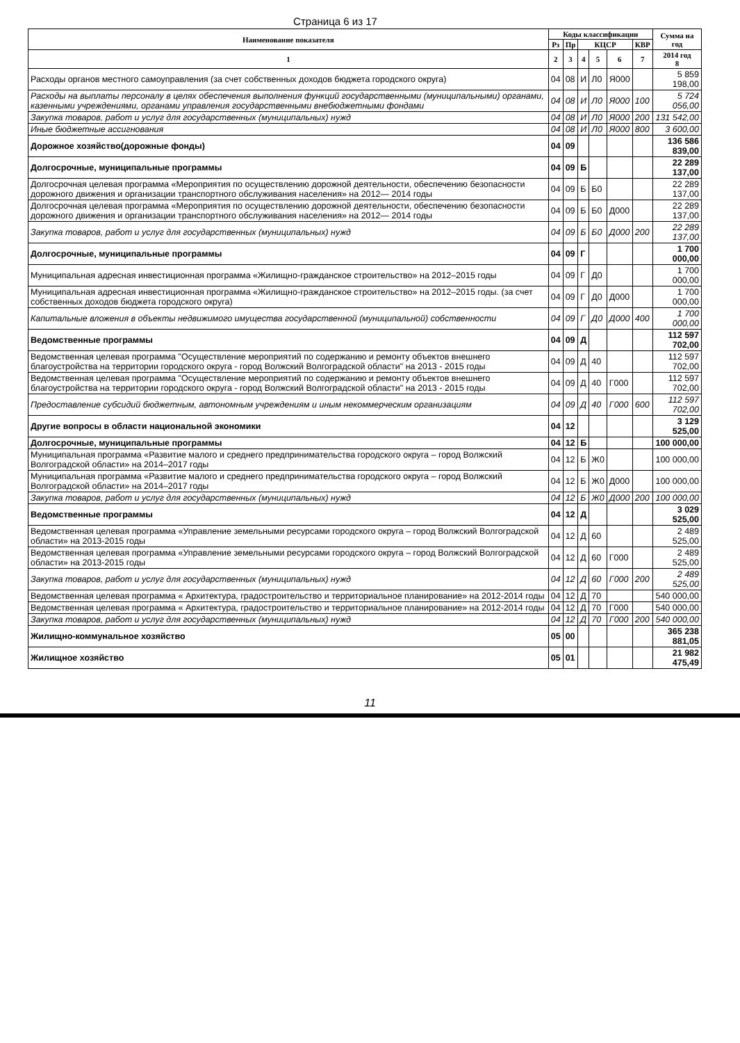Страница 6 из 17
| Наименование показателя | Коды классификации | | | | | | Сумма на год |
| --- | --- | --- | --- | --- | --- | --- | --- |
| | Рз | Пр | КЦСР | | | КВР | |
| 1 | 2 | 3 | 4 | 5 | 6 | 7 | 2014 год 8 |
| Расходы органов местного самоуправления (за счет собственных доходов бюджета городского округа) | 04 | 08 | И | Л0 | Я000 | | 5 859 198,00 |
| Расходы на выплаты персоналу в целях обеспечения выполнения функций государственными (муниципальными) органами, казенными учреждениями, органами управления государственными внебюджетными фондами | 04 | 08 | И | Л0 | Я000 | 100 | 5 724 056,00 |
| Закупка товаров, работ и услуг для государственных (муниципальных) нужд | 04 | 08 | И | Л0 | Я000 | 200 | 131 542,00 |
| Иные бюджетные ассигнования | 04 | 08 | И | Л0 | Я000 | 800 | 3 600,00 |
| Дорожное хозяйство(дорожные фонды) | 04 | 09 | | | | | 136 586 839,00 |
| Долгосрочные, муниципальные программы | 04 | 09 | Б | | | | 22 289 137,00 |
| Долгосрочная целевая программа «Мероприятия по осуществлению дорожной деятельности, обеспечению безопасности дорожного движения и организации транспортного обслуживания населения» на 2012— 2014 годы | 04 | 09 | Б | Б0 | | | 22 289 137,00 |
| Долгосрочная целевая программа «Мероприятия по осуществлению дорожной деятельности, обеспечению безопасности дорожного движения и организации транспортного обслуживания населения» на 2012— 2014 годы | 04 | 09 | Б | Б0 | Д000 | | 22 289 137,00 |
| Закупка товаров, работ и услуг для государственных (муниципальных) нужд | 04 | 09 | Б | Б0 | Д000 | 200 | 22 289 137,00 |
| Долгосрочные, муниципальные программы | 04 | 09 | Г | | | | 1 700 000,00 |
| Муниципальная адресная инвестиционная программа «Жилищно-гражданское строительство» на 2012–2015 годы | 04 | 09 | Г | Д0 | | | 1 700 000,00 |
| Муниципальная адресная инвестиционная программа «Жилищно-гражданское строительство» на 2012–2015 годы. (за счет собственных доходов бюджета городского округа) | 04 | 09 | Г | Д0 | Д000 | | 1 700 000,00 |
| Капитальные вложения в объекты недвижимого имущества государственной (муниципальной) собственности | 04 | 09 | Г | Д0 | Д000 | 400 | 1 700 000,00 |
| Ведомственные программы | 04 | 09 | Д | | | | 112 597 702,00 |
| Ведомственная целевая программа "Осуществление мероприятий по содержанию и ремонту объектов внешнего благоустройства на территории городского округа - город Волжский Волгоградской области" на 2013 - 2015 годы | 04 | 09 | Д | 40 | | | 112 597 702,00 |
| Ведомственная целевая программа "Осуществление мероприятий по содержанию и ремонту объектов внешнего благоустройства на территории городского округа - город Волжский Волгоградской области" на 2013 - 2015 годы | 04 | 09 | Д | 40 | Г000 | | 112 597 702,00 |
| Предоставление субсидий бюджетным, автономным учреждениям и иным некоммерческим организациям | 04 | 09 | Д | 40 | Г000 | 600 | 112 597 702,00 |
| Другие вопросы в области национальной экономики | 04 | 12 | | | | | 3 129 525,00 |
| Долгосрочные, муниципальные программы | 04 | 12 | Б | | | | 100 000,00 |
| Муниципальная программа «Развитие малого и среднего предпринимательства городского округа – город Волжский Волгоградской области» на 2014–2017 годы | 04 | 12 | Б | Ж0 | | | 100 000,00 |
| Муниципальная программа «Развитие малого и среднего предпринимательства городского округа – город Волжский Волгоградской области» на 2014–2017 годы | 04 | 12 | Б | Ж0 | Д000 | | 100 000,00 |
| Закупка товаров, работ и услуг для государственных (муниципальных) нужд | 04 | 12 | Б | Ж0 | Д000 | 200 | 100 000,00 |
| Ведомственные программы | 04 | 12 | Д | | | | 3 029 525,00 |
| Ведомственная целевая программа «Управление земельными ресурсами городского округа – город Волжский Волгоградской области» на 2013-2015 годы | 04 | 12 | Д | 60 | | | 2 489 525,00 |
| Ведомственная целевая программа «Управление земельными ресурсами городского округа – город Волжский Волгоградской области» на 2013-2015 годы | 04 | 12 | Д | 60 | Г000 | | 2 489 525,00 |
| Закупка товаров, работ и услуг для государственных (муниципальных) нужд | 04 | 12 | Д | 60 | Г000 | 200 | 2 489 525,00 |
| Ведомственная целевая программа « Архитектура, градостроительство и территориальное планирование» на 2012-2014 годы | 04 | 12 | Д | 70 | | | 540 000,00 |
| Ведомственная целевая программа « Архитектура, градостроительство и территориальное планирование» на 2012-2014 годы | 04 | 12 | Д | 70 | Г000 | | 540 000,00 |
| Закупка товаров, работ и услуг для государственных (муниципальных) нужд | 04 | 12 | Д | 70 | Г000 | 200 | 540 000,00 |
| Жилищно-коммунальное хозяйство | 05 | 00 | | | | | 365 238 881,05 |
| Жилищное хозяйство | 05 | 01 | | | | | 21 982 475,49 |
11